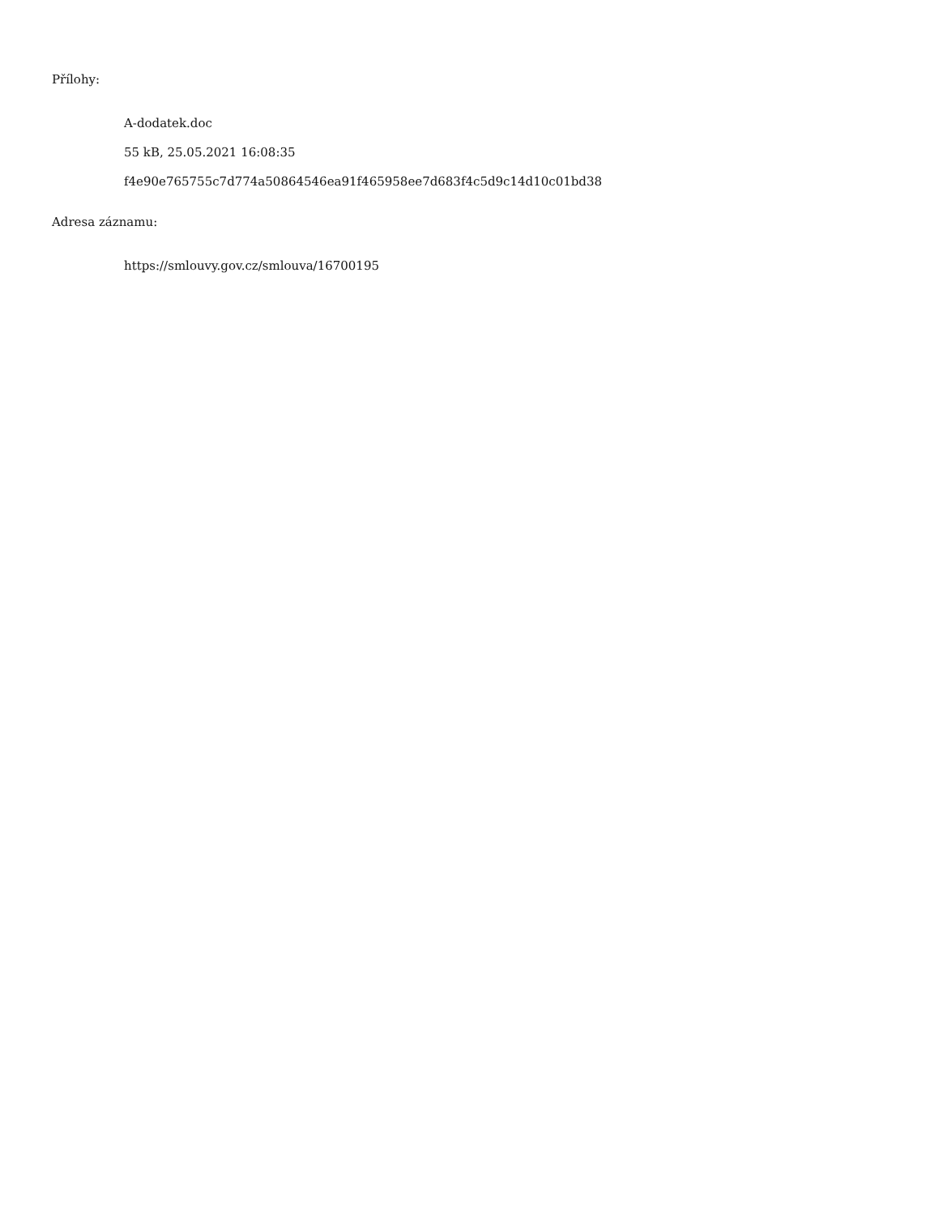Přílohy:
A-dodatek.doc
55 kB, 25.05.2021 16:08:35
f4e90e765755c7d774a50864546ea91f465958ee7d683f4c5d9c14d10c01bd38
Adresa záznamu:
https://smlouvy.gov.cz/smlouva/16700195